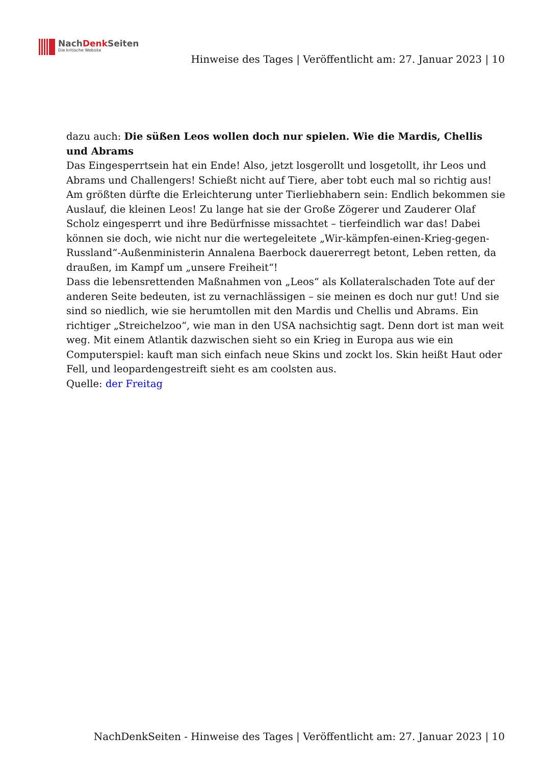NachDenk Seiten
Die kritische Website
Hinweise des Tages | Veröffentlicht am: 27. Januar 2023 | 10
dazu auch: Die süßen Leos wollen doch nur spielen. Wie die Mardis, Chellis und Abrams
Das Eingesperrtsein hat ein Ende! Also, jetzt losgerollt und losgetollt, ihr Leos und Abrams und Challengers! Schießt nicht auf Tiere, aber tobt euch mal so richtig aus! Am größten dürfte die Erleichterung unter Tierliebhabern sein: Endlich bekommen sie Auslauf, die kleinen Leos! Zu lange hat sie der Große Zögerer und Zauderer Olaf Scholz eingesperrt und ihre Bedürfnisse missachtet – tierfeindlich war das! Dabei können sie doch, wie nicht nur die wertegeleitete „Wir-kämpfen-einen-Krieg-gegen-Russland“-Außenministerin Annalena Baerbock dauererregt betont, Leben retten, da draußen, im Kampf um „unsere Freiheit“!
Dass die lebensrettenden Maßnahmen von „Leos“ als Kollateralschaden Tote auf der anderen Seite bedeuten, ist zu vernachlässigen – sie meinen es doch nur gut! Und sie sind so niedlich, wie sie herumtollen mit den Mardis und Chellis und Abrams. Ein richtiger „Streichelzoo“, wie man in den USA nachsichtig sagt. Denn dort ist man weit weg. Mit einem Atlantik dazwischen sieht so ein Krieg in Europa aus wie ein Computerspiel: kauft man sich einfach neue Skins und zockt los. Skin heißt Haut oder Fell, und leopardengestreift sieht es am coolsten aus.
Quelle: der Freitag
NachDenkSeiten - Hinweise des Tages | Veröffentlicht am: 27. Januar 2023 | 10